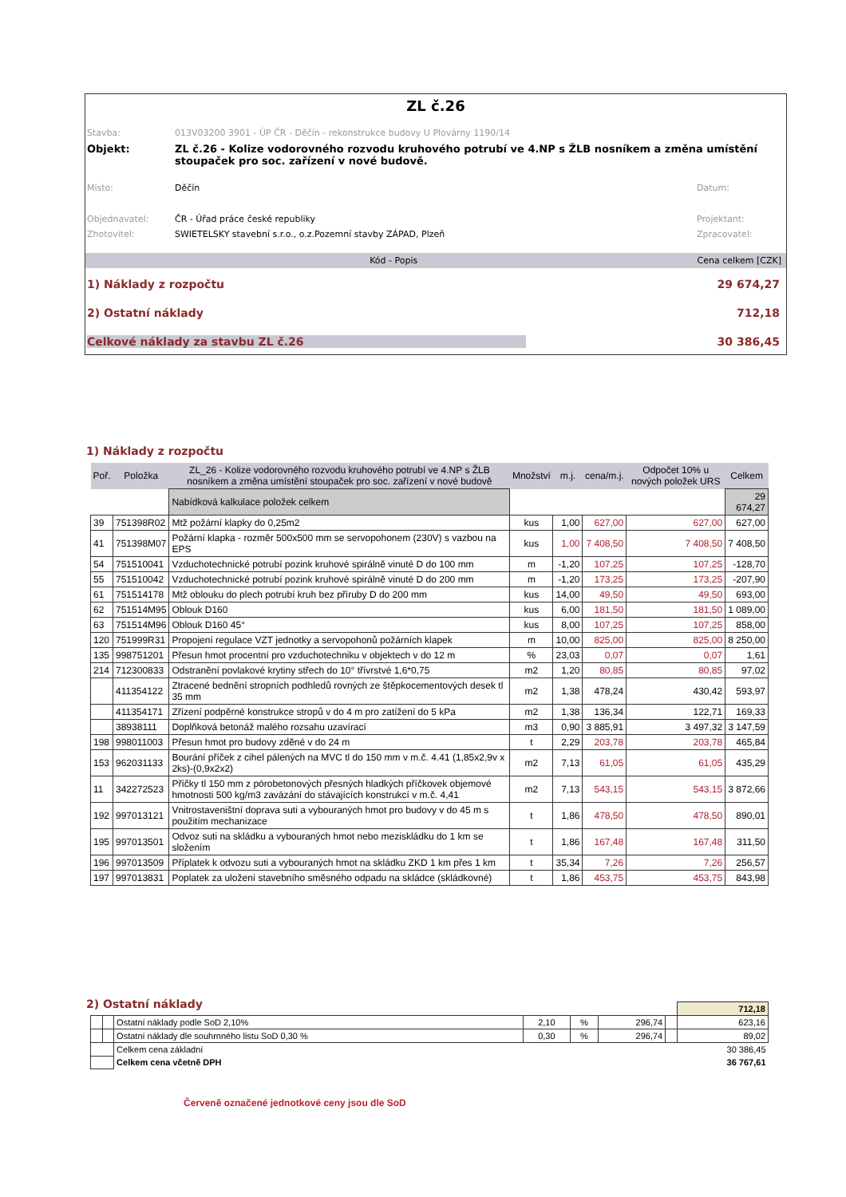ZL č.26
Stavba: 013V03200 3901 - ÚP ČR - Děčín - rekonstrukce budovy U Plovárny 1190/14
Objekt: ZL č.26 - Kolize vodorovného rozvodu kruhového potrubí ve 4.NP s ŽLB nosníkem a změna umístění stoupaček pro soc. zařízení v nové budově.
Místo: Děčín Datum:
Objednavatel: ČR - Úřad práce české republiky Projektant:
Zhotovitel: SWIETELSKY stavební s.r.o., o.z.Pozemní stavby ZÁPAD, Plzeň Zpracovatel:
Kód - Popis Cena celkem [CZK]
1) Náklady z rozpočtu 29 674,27
2) Ostatní náklady 712,18
Celkové náklady za stavbu ZL č.26 30 386,45
1) Náklady z rozpočtu
| Poř. | Položka | ZL_26 - Kolize vodorovného rozvodu kruhového potrubí ve 4.NP s ŽLB nosníkem a změna umístění stoupaček pro soc. zařízení v nové budově | Množství | m.j. | cena/m.j. | Odpočet 10% u nových položek URS | Celkem |
| --- | --- | --- | --- | --- | --- | --- | --- |
| | | Nabídková kalkulace položek celkem | | | | | 29 674,27 |
| 39 | 751398R02 | Mtž požární klapky do 0,25m2 | kus | 1,00 | 627,00 | 627,00 | 627,00 |
| 41 | 751398M07 | Požární klapka - rozměr 500x500 mm se servopohonem (230V) s vazbou na EPS | kus | 1,00 | 7 408,50 | 7 408,50 | 7 408,50 |
| 54 | 751510041 | Vzduchotechnické potrubí pozink kruhové spirálně vinuté D do 100 mm | m | -1,20 | 107,25 | 107,25 | -128,70 |
| 55 | 751510042 | Vzduchotechnické potrubí pozink kruhové spirálně vinuté D do 200 mm | m | -1,20 | 173,25 | 173,25 | -207,90 |
| 61 | 751514178 | Mtž oblouku do plech potrubí kruh bez příruby D do 200 mm | kus | 14,00 | 49,50 | 49,50 | 693,00 |
| 62 | 751514M95 | Oblouk D160 | kus | 6,00 | 181,50 | 181,50 | 1 089,00 |
| 63 | 751514M96 | Oblouk D160 45° | kus | 8,00 | 107,25 | 107,25 | 858,00 |
| 120 | 751999R31 | Propojení regulace VZT jednotky a servopohonů požárních klapek | m | 10,00 | 825,00 | 825,00 | 8 250,00 |
| 135 | 998751201 | Přesun hmot procentní pro vzduchotechniku v objektech v do 12 m | % | 23,03 | 0,07 | 0,07 | 1,61 |
| 214 | 712300833 | Odstranění povlakové krytiny střech do 10° třívrstvé 1,6*0,75 | m2 | 1,20 | 80,85 | 80,85 | 97,02 |
| | 411354122 | Ztracené bednění stropních podhledů rovných ze štěpkocementových desek tl 35 mm | m2 | 1,38 | 478,24 | 430,42 | 593,97 |
| | 411354171 | Zřízení podpěrné konstrukce stropů v do 4 m pro zatížení do 5 kPa | m2 | 1,38 | 136,34 | 122,71 | 169,33 |
| | 38938111 | Doplňková betonáž malého rozsahu uzavírací | m3 | 0,90 | 3 885,91 | 3 497,32 | 3 147,59 |
| 198 | 998011003 | Přesun hmot pro budovy zděné v do 24 m | t | 2,29 | 203,78 | 203,78 | 465,84 |
| 153 | 962031133 | Bourání příček z cihel pálených na MVC tl do 150 mm v m.č. 4.41 (1,85x2,9v x 2ks)-(0,9x2x2) | m2 | 7,13 | 61,05 | 61,05 | 435,29 |
| 11 | 342272523 | Příčky tl 150 mm z pórobetonových přesných hladkých příčkovek objemové hmotnosti 500 kg/m3 zavázání do stávajících konstrukcí v m.č. 4,41 | m2 | 7,13 | 543,15 | 543,15 | 3 872,66 |
| 192 | 997013121 | Vnitrostaveništní doprava suti a vybouraných hmot pro budovy v do 45 m s použitím mechanizace | t | 1,86 | 478,50 | 478,50 | 890,01 |
| 195 | 997013501 | Odvoz suti na skládku a vybouraných hmot nebo meziskládku do 1 km se složením | t | 1,86 | 167,48 | 167,48 | 311,50 |
| 196 | 997013509 | Příplatek k odvozu suti a vybouraných hmot na skládku ZKD 1 km přes 1 km | t | 35,34 | 7,26 | 7,26 | 256,57 |
| 197 | 997013831 | Poplatek za uložení stavebního směsného odpadu na skládce (skládkovné) | t | 1,86 | 453,75 | 453,75 | 843,98 |
2) Ostatní náklady
| | | | | | | | 712,18 |
| | | Ostatní náklady podle SoD 2,10% | 2,10 | % | 296,74 | | 623,16 |
| | | Ostatní náklady dle souhrnného listu SoD 0,30 % | 0,30 | % | 296,74 | | 89,02 |
| | | Celkem cena základní | | | | | 30 386,45 |
| | | Celkem cena včetně DPH | | | | | 36 767,61 |
Červeně označené jednotkové ceny jsou dle SoD